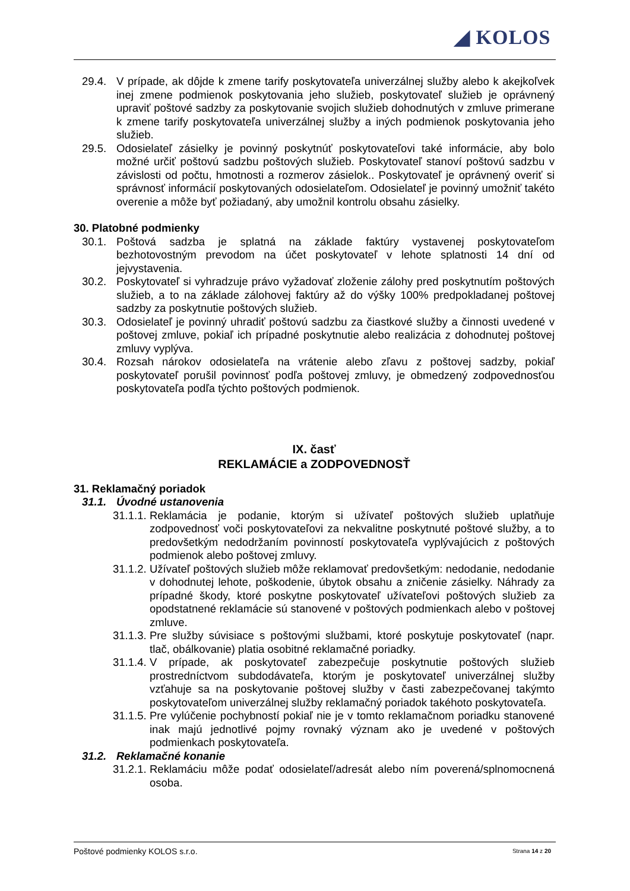◢ KOLOS
29.4. V prípade, ak dôjde k zmene tarify poskytovateľa univerzálnej služby alebo k akejkoľvek inej zmene podmienok poskytovania jeho služieb, poskytovateľ služieb je oprávnený upraviť poštové sadzby za poskytovanie svojich služieb dohodnutých v zmluve primerane k zmene tarify poskytovateľa univerzálnej služby a iných podmienok poskytovania jeho služieb.
29.5. Odosielateľ zásielky je povinný poskytnúť poskytovateľovi také informácie, aby bolo možné určiť poštovú sadzbu poštových služieb. Poskytovateľ stanoví poštovú sadzbu v závislosti od počtu, hmotnosti a rozmerov zásielok.. Poskytovateľ je oprávnený overiť si správnosť informácií poskytovaných odosielateľom. Odosielateľ je povinný umožniť takéto overenie a môže byť požiadaný, aby umožnil kontrolu obsahu zásielky.
30. Platobné podmienky
30.1. Poštová sadzba je splatná na základe faktúry vystavenej poskytovateľom bezhotovostným prevodom na účet poskytovateľ v lehote splatnosti 14 dní od jejvystavenia.
30.2. Poskytovateľ si vyhradzuje právo vyžadovať zloženie zálohy pred poskytnutím poštových služieb, a to na základe zálohovej faktúry až do výšky 100% predpokladanej poštovej sadzby za poskytnutie poštových služieb.
30.3. Odosielateľ je povinný uhradiť poštovú sadzbu za čiastkové služby a činnosti uvedené v poštovej zmluve, pokiaľ ich prípadné poskytnutie alebo realizácia z dohodnutej poštovej zmluvy vyplýva.
30.4. Rozsah nárokov odosielateľa na vrátenie alebo zľavu z poštovej sadzby, pokiaľ poskytovateľ porušil povinnosť podľa poštovej zmluvy, je obmedzený zodpovednosťou poskytovateľa podľa týchto poštových podmienok.
IX. časť
REKLAMÁCIE a ZODPOVEDNOSŤ
31. Reklamačný poriadok
31.1. Úvodné ustanovenia
31.1.1.
Reklamácia je podanie, ktorým si užívateľ poštových služieb uplatňuje zodpovednosť voči poskytovateľovi za nekvalitne poskytnuté poštové služby, a to predovšetkým nedodržaním povinností poskytovateľa vyplývajúcich z poštových podmienok alebo poštovej zmluvy.
31.1.2.
Užívateľ poštových služieb môže reklamovať predovšetkým: nedodanie, nedodanie v dohodnutej lehote, poškodenie, úbytok obsahu a zničenie zásielky. Náhrady za prípadné škody, ktoré poskytne poskytovateľ užívateľovi poštových služieb za opodstatnené reklamácie sú stanovené v poštových podmienkach alebo v poštovej zmluve.
31.1.3.
Pre služby súvisiace s poštovými službami, ktoré poskytuje poskytovateľ (napr. tlač, obálkovanie) platia osobitné reklamačné poriadky.
31.1.4.
V prípade, ak poskytovateľ zabezpečuje poskytnutie poštových služieb prostredníctvom subdodávateľa, ktorým je poskytovateľ univerzálnej služby vzťahuje sa na poskytovanie poštovej služby v časti zabezpečovanej takýmto poskytovateľom univerzálnej služby reklamačný poriadok takéhoto poskytovateľa.
31.1.5.
Pre vylúčenie pochybností pokiaľ nie je v tomto reklamačnom poriadku stanovené inak majú jednotlivé pojmy rovnaký význam ako je uvedené v poštových podmienkach poskytovateľa.
31.2. Reklamačné konanie
31.2.1.
Reklamáciu môže podať odosielateľ/adresát alebo ním poverená/splnomocnená osoba.
Poštové podmienky KOLOS s.r.o. Strana 14 z 20